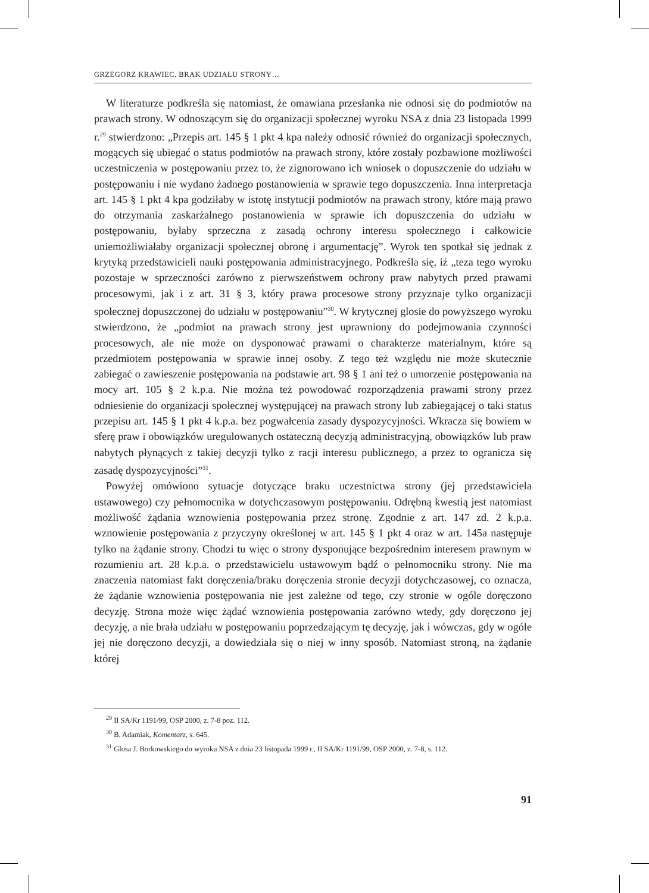GRZEGORZ KRAWIEC. BRAK UDZIAŁU STRONY…
W literaturze podkreśla się natomiast, że omawiana przesłanka nie odnosi się do podmiotów na prawach strony. W odnoszącym się do organizacji społecznej wyroku NSA z dnia 23 listopada 1999 r.<sup>29</sup> stwierdzono: „Przepis art. 145 § 1 pkt 4 kpa należy odnosić również do organizacji społecznych, mogących się ubiegać o status podmiotów na prawach strony, które zostały pozbawione możliwości uczestniczenia w postępowaniu przez to, że zignorowano ich wniosek o dopuszczenie do udziału w postępowaniu i nie wydano żadnego postanowienia w sprawie tego dopuszczenia. Inna interpretacja art. 145 § 1 pkt 4 kpa godziłaby w istotę instytucji podmiotów na prawach strony, które mają prawo do otrzymania zaskarżalnego postanowienia w sprawie ich dopuszczenia do udziału w postępowaniu, byłaby sprzeczna z zasadą ochrony interesu społecznego i całkowicie uniemożliwiałaby organizacji społecznej obronę i argumentację”. Wyrok ten spotkał się jednak z krytyką przedstawicieli nauki postępowania administracyjnego. Podkreśla się, iż „teza tego wyroku pozostaje w sprzeczności zarówno z pierwszeństwem ochrony praw nabytych przed prawami procesowymi, jak i z art. 31 § 3, który prawa procesowe strony przyznaje tylko organizacji społecznej dopuszczonej do udziału w postępowaniu”<sup>30</sup>. W krytycznej glosie do powyższego wyroku stwierdzono, że „podmiot na prawach strony jest uprawniony do podejmowania czynności procesowych, ale nie może on dysponować prawami o charakterze materialnym, które są przedmiotem postępowania w sprawie innej osoby. Z tego też względu nie może skutecznie zabiegać o zawieszenie postępowania na podstawie art. 98 § 1 ani też o umorzenie postępowania na mocy art. 105 § 2 k.p.a. Nie można też powodować rozporządzenia prawami strony przez odniesienie do organizacji społecznej występującej na prawach strony lub zabiegającej o taki status przepisu art. 145 § 1 pkt 4 k.p.a. bez pogwałcenia zasady dyspozycyjności. Wkracza się bowiem w sferę praw i obowiązków uregulowanych ostateczną decyzją administracyjną, obowiązków lub praw nabytych płynących z takiej decyzji tylko z racji interesu publicznego, a przez to ogranicza się zasadę dyspozycyjności”<sup>31</sup>.
Powyżej omówiono sytuacje dotyczące braku uczestnictwa strony (jej przedstawiciela ustawowego) czy pełnomocnika w dotychczasowym postępowaniu. Odrębną kwestią jest natomiast możliwość żądania wznowienia postępowania przez stronę. Zgodnie z art. 147 zd. 2 k.p.a. wznowienie postępowania z przyczyny określonej w art. 145 § 1 pkt 4 oraz w art. 145a następuje tylko na żądanie strony. Chodzi tu więc o strony dysponujące bezpośrednim interesem prawnym w rozumieniu art. 28 k.p.a. o przedstawicielu ustawowym bądź o pełnomocniku strony. Nie ma znaczenia natomiast fakt doręczenia/braku doręczenia stronie decyzji dotychczasowej, co oznacza, że żądanie wznowienia postępowania nie jest zależne od tego, czy stronie w ogóle doręczono decyzję. Strona może więc żądać wznowienia postępowania zarówno wtedy, gdy doręczono jej decyzję, a nie brała udziału w postępowaniu poprzedzającym tę decyzję, jak i wówczas, gdy w ogóle jej nie doręczono decyzji, a dowiedziała się o niej w inny sposób. Natomiast stroną, na żądanie której
<sup>29</sup> II SA/Kr 1191/99, OSP 2000, z. 7-8 poz. 112.
<sup>30</sup> B. Adamiak, Komentarz, s. 645.
<sup>31</sup> Glosa J. Borkowskiego do wyroku NSA z dnia 23 listopada 1999 r., II SA/Kr 1191/99, OSP 2000, z. 7-8, s. 112.
91